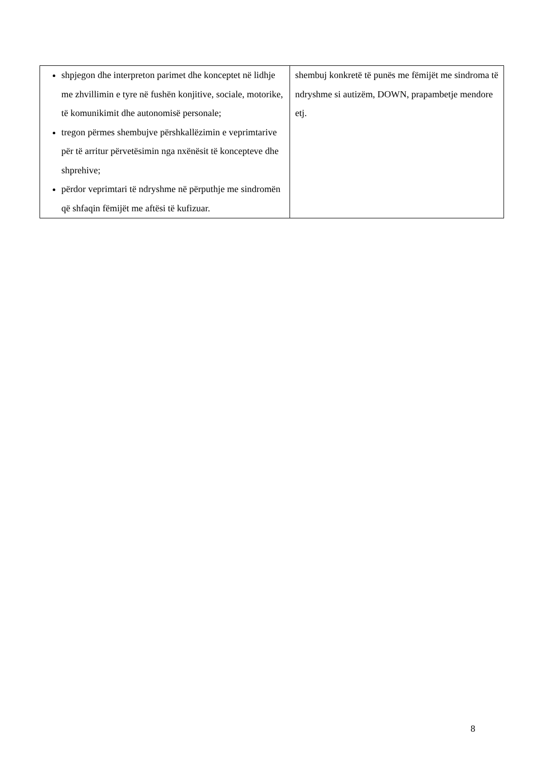| shpjegon dhe interpreton parimet dhe konceptet në lidhje me zhvillimin e tyre në fushën konjitive, sociale, motorike, të komunikimit dhe autonomisë personale; tregon përmes shembujve përshkallëzimin e veprimtarive për të arritur përvetësimin nga nxënësit të koncepteve dhe shprehive; përdor veprimtari të ndryshme në përputhje me sindromën që shfaqin fëmijët me aftësi të kufizuar. | shembuj konkretë të punës me fëmijët me sindroma të ndryshme si autizëm, DOWN, prapambetje mendore etj. |
8